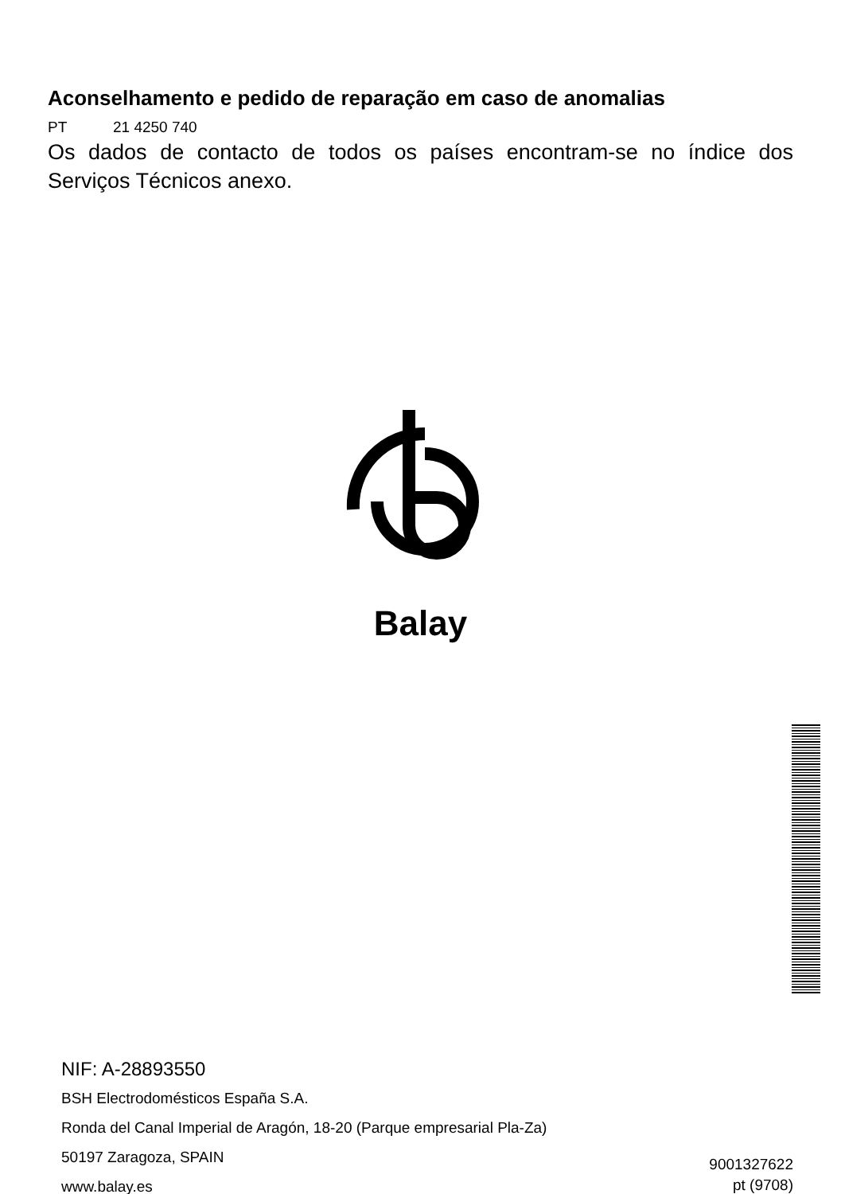Aconselhamento e pedido de reparação em caso de anomalias
PT 21 4250 740
Os dados de contacto de todos os países encontram-se no índice dos Serviços Técnicos anexo.
Balay
NIF: A-28893550
BSH Electrodomésticos España S.A.
Ronda del Canal Imperial de Aragón, 18-20 (Parque empresarial Pla-Za)
50197 Zaragoza, SPAIN
www.balay.es
9001327622
pt (9708)